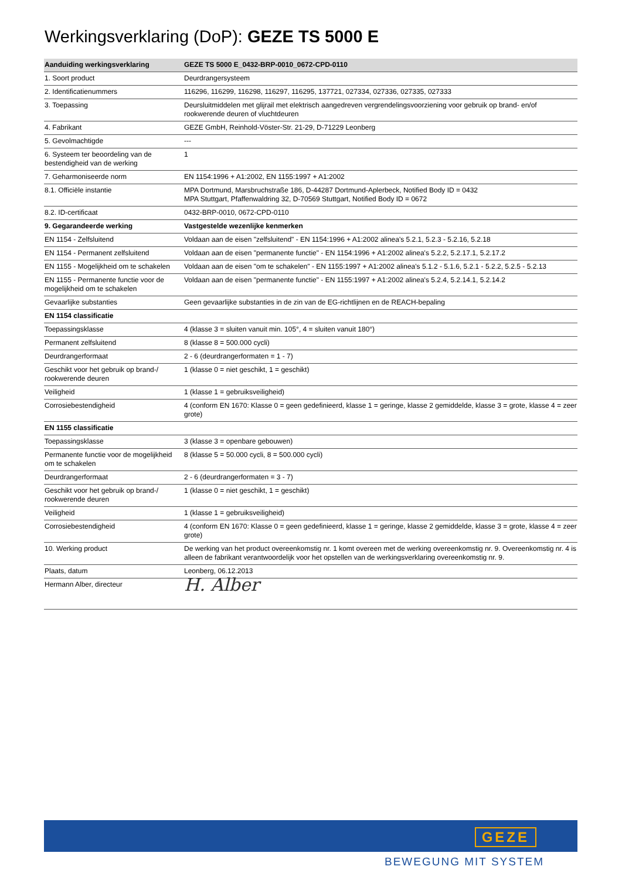Werkingsverklaring (DoP): GEZE TS 5000 E
| Aanduiding werkingsverklaring | GEZE TS 5000 E_0432-BRP-0010_0672-CPD-0110 |
| --- | --- |
| 1. Soort product | Deurdrangersysteem |
| 2. Identificatienummers | 116296, 116299, 116298, 116297, 116295, 137721, 027334, 027336, 027335, 027333 |
| 3. Toepassing | Deursluitmiddelen met glijrail met elektrisch aangedreven vergrendelingsvoorziening voor gebruik op brand- en/of rookwerende deuren of vluchtdeuren |
| 4. Fabrikant | GEZE GmbH, Reinhold-Vöster-Str. 21-29, D-71229 Leonberg |
| 5. Gevolmachtigde | --- |
| 6. Systeem ter beoordeling van de bestendigheid van de werking | 1 |
| 7. Geharmoniseerde norm | EN 1154:1996 + A1:2002, EN 1155:1997 + A1:2002 |
| 8.1. Officiële instantie | MPA Dortmund, Marsbruchstraße 186, D-44287 Dortmund-Aplerbeck, Notified Body ID = 0432 MPA Stuttgart, Pfaffenwaldring 32, D-70569 Stuttgart, Notified Body ID = 0672 |
| 8.2. ID-certificaat | 0432-BRP-0010, 0672-CPD-0110 |
| 9. Gegarandeerde werking | Vastgestelde wezenlijke kenmerken |
| EN 1154 - Zelfsluitend | Voldaan aan de eisen "zelfsluitend" - EN 1154:1996 + A1:2002 alinea's 5.2.1, 5.2.3 - 5.2.16, 5.2.18 |
| EN 1154 - Permanent zelfsluitend | Voldaan aan de eisen "permanente functie" - EN 1154:1996 + A1:2002 alinea's 5.2.2, 5.2.17.1, 5.2.17.2 |
| EN 1155 - Mogelijkheid om te schakelen | Voldaan aan de eisen "om te schakelen" - EN 1155:1997 + A1:2002 alinea's 5.1.2 - 5.1.6, 5.2.1 - 5.2.2, 5.2.5 - 5.2.13 |
| EN 1155 - Permanente functie voor de mogelijkheid om te schakelen | Voldaan aan de eisen "permanente functie" - EN 1155:1997 + A1:2002 alinea's 5.2.4, 5.2.14.1, 5.2.14.2 |
| Gevaarlijke substanties | Geen gevaarlijke substanties in de zin van de EG-richtlijnen en de REACH-bepaling |
| EN 1154 classificatie | |
| Toepassingsklasse | 4 (klasse 3 = sluiten vanuit min. 105°, 4 = sluiten vanuit 180°) |
| Permanent zelfsluitend | 8 (klasse 8 = 500.000 cycli) |
| Deurdrangerformaat | 2 - 6 (deurdrangerformaten = 1 - 7) |
| Geschikt voor het gebruik op brand-/ rookwerende deuren | 1 (klasse 0 = niet geschikt, 1 = geschikt) |
| Veiligheid | 1 (klasse 1 = gebruiksveiligheid) |
| Corrosiebestendigheid | 4 (conform EN 1670: Klasse 0 = geen gedefinieerd, klasse 1 = geringe, klasse 2 gemiddelde, klasse 3 = grote, klasse 4 = zeer grote) |
| EN 1155 classificatie | |
| Toepassingsklasse | 3 (klasse 3 = openbare gebouwen) |
| Permanente functie voor de mogelijkheid om te schakelen | 8 (klasse 5 = 50.000 cycli, 8 = 500.000 cycli) |
| Deurdrangerformaat | 2 - 6 (deurdrangerformaten = 3 - 7) |
| Geschikt voor het gebruik op brand-/ rookwerende deuren | 1 (klasse 0 = niet geschikt, 1 = geschikt) |
| Veiligheid | 1 (klasse 1 = gebruiksveiligheid) |
| Corrosiebestendigheid | 4 (conform EN 1670: Klasse 0 = geen gedefinieerd, klasse 1 = geringe, klasse 2 gemiddelde, klasse 3 = grote, klasse 4 = zeer grote) |
| 10. Werking product | De werking van het product overeenkomstig nr. 1 komt overeen met de werking overeenkomstig nr. 9. Overeenkomstig nr. 4 is alleen de fabrikant verantwoordelijk voor het opstellen van de werkingsverklaring overeenkomstig nr. 9. |
| Plaats, datum | Leonberg, 06.12.2013 |
| Hermann Alber, directeur | H. Alber |
GEZE
BEWEGUNG MIT SYSTEM